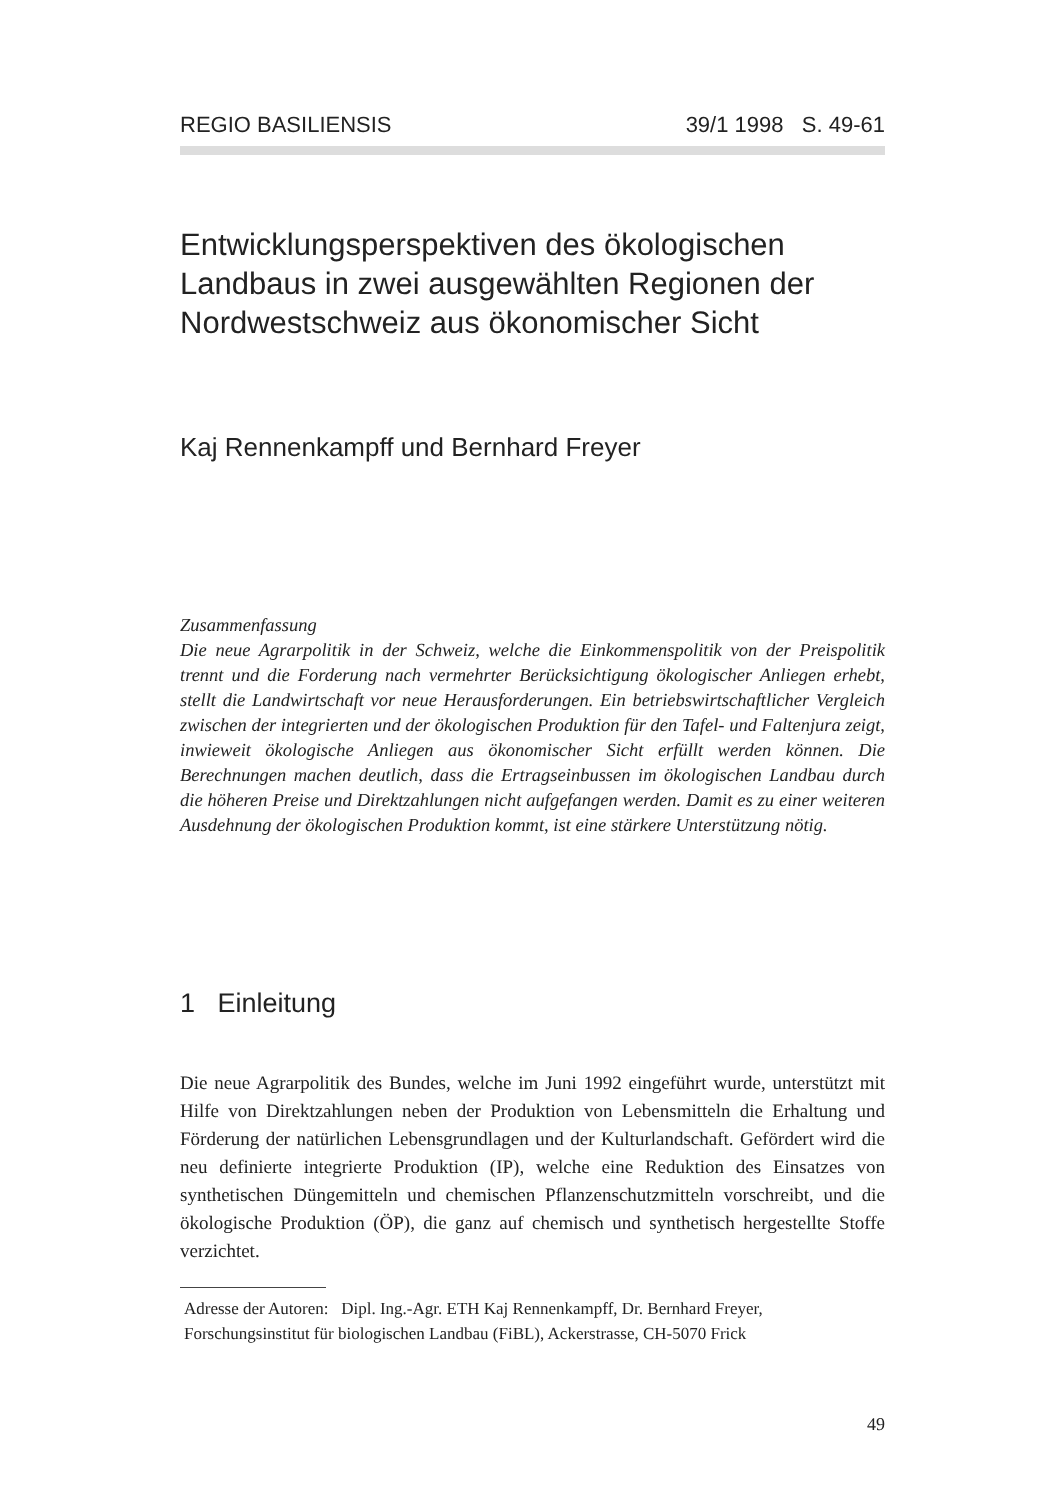REGIO BASILIENSIS 39/1 1998 S. 49-61
Entwicklungsperspektiven des ökologischen Landbaus in zwei ausgewählten Regionen der Nordwestschweiz aus ökonomischer Sicht
Kaj Rennenkampff und Bernhard Freyer
Zusammenfassung
Die neue Agrarpolitik in der Schweiz, welche die Einkommenspolitik von der Preispolitik trennt und die Forderung nach vermehrter Berücksichtigung ökologischer Anliegen erhebt, stellt die Landwirtschaft vor neue Herausforderungen. Ein betriebswirtschaftlicher Vergleich zwischen der integrierten und der ökologischen Produktion für den Tafel- und Faltenjura zeigt, inwieweit ökologische Anliegen aus ökonomischer Sicht erfüllt werden können. Die Berechnungen machen deutlich, dass die Ertragseinbussen im ökologischen Landbau durch die höheren Preise und Direktzahlungen nicht aufgefangen werden. Damit es zu einer weiteren Ausdehnung der ökologischen Produktion kommt, ist eine stärkere Unterstützung nötig.
1 Einleitung
Die neue Agrarpolitik des Bundes, welche im Juni 1992 eingeführt wurde, unterstützt mit Hilfe von Direktzahlungen neben der Produktion von Lebensmitteln die Erhaltung und Förderung der natürlichen Lebensgrundlagen und der Kulturlandschaft. Gefördert wird die neu definierte integrierte Produktion (IP), welche eine Reduktion des Einsatzes von synthetischen Düngemitteln und chemischen Pflanzenschutzmitteln vorschreibt, und die ökologische Produktion (ÖP), die ganz auf chemisch und synthetisch hergestellte Stoffe verzichtet.
Adresse der Autoren: Dipl. Ing.-Agr. ETH Kaj Rennenkampff, Dr. Bernhard Freyer, Forschungsinstitut für biologischen Landbau (FiBL), Ackerstrasse, CH-5070 Frick
49